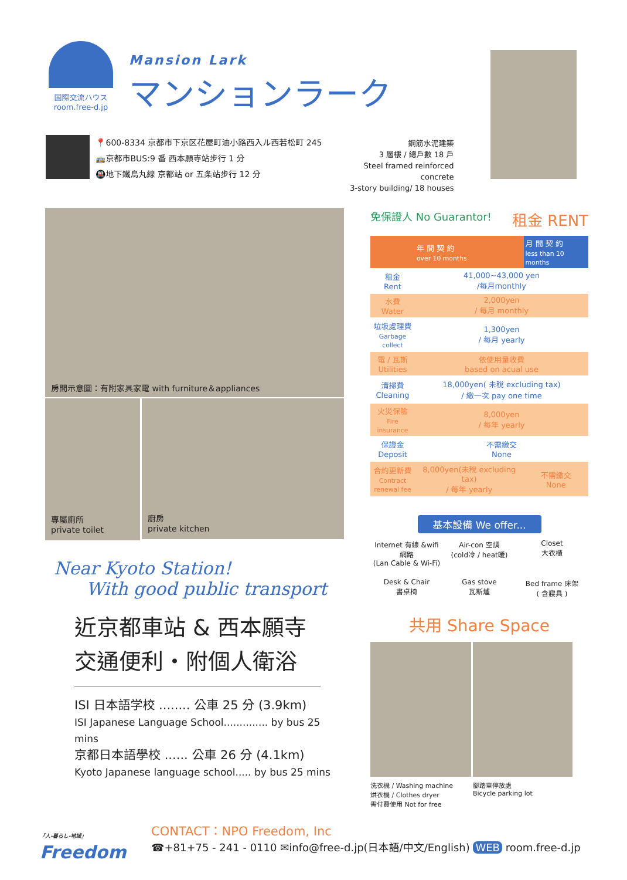国際交流ハウス
room.free-d.jp
Mansion Lark
マンションラーク
📍600-8334 京都市下京区花屋町油小路西入ル西若松町 245
🚌京都市BUS:9 番 西本願寺站步行 1 分
🚇地下鐵烏丸線 京都站 or 五条站步行 12 分
鋼筋水泥建築
3 層樓 / 總戶數 18 戶
Steel framed reinforced concrete
3-story building/ 18 houses
房間示意圖：有附家具家電 with furniture＆appliances
專屬廁所
private toilet
廚房
private kitchen
Near Kyoto Station!
With good public transport
近京都車站 & 西本願寺
交通便利・附個人衛浴
ISI 日本語学校 ........ 公車 25 分 (3.9km)
ISI Japanese Language School.............. by bus 25 mins
京都日本語學校 ...... 公車 26 分 (4.1km)
Kyoto Japanese language school..... by bus 25 mins
免保證人 No Guarantor! 租金 RENT
| | 年 間 契 約 over 10 months | 月 間 契 約 less than 10 months |
| 租金 Rent | 41,000~43,000 yen /每月monthly | |
| 水費 Water | 2,000yen / 每月 monthly | |
| 垃圾處理費 Garbage collect | 1,300yen / 每月 yearly | |
| 電 / 瓦斯 Utilities | 依使用量收費 based on acual use | |
| 清掃費 Cleaning | 18,000yen( 未稅 excluding tax) / 繳一次 pay one time | |
| 火災保險 Fire insurance | 8,000yen / 每年 yearly | |
| 保證金 Deposit | 不需繳交 None | |
| 合約更新費 Contract renewal fee | 8,000yen(未稅 excluding tax) / 每年 yearly | 不需繳交 None |
基本設備 We offer...
Internet 有線 &wifi 網路
(Lan Cable & Wi-Fi)
Air-con 空調
(cold冷 / heat暖)
Closet
大衣櫃
Desk & Chair
書桌椅
Gas stove
瓦斯爐
Bed frame 床架
( 含寢具 )
共用 Share Space
洗衣機 / Washing machine
烘衣機 / Clothes dryer
需付費使用 Not for free
腳踏車停放處
Bicycle parking lot
「人-暮らし-地域」
Freedom
CONTACT：NPO Freedom, Inc
☎+81+75 - 241 - 0110 ✉info@free-d.jp(日本語/中文/English) WEB room.free-d.jp